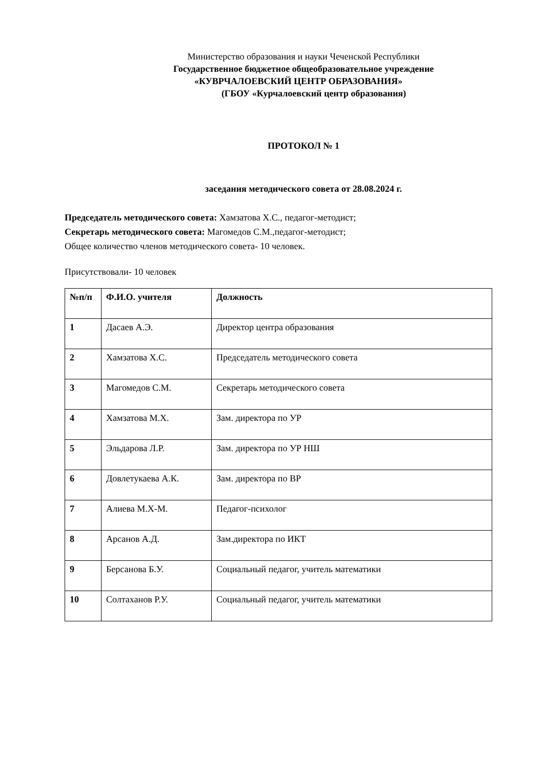Министерство образования и науки Чеченской Республики
Государственное бюджетное общеобразовательное учреждение
«КУВРЧАЛОЕВСКИЙ ЦЕНТР ОБРАЗОВАНИЯ»
(ГБОУ «Курчалоевский центр образования)
ПРОТОКОЛ № 1
заседания методического совета от 28.08.2024 г.
Председатель методического совета: Хамзатова Х.С., педагог-методист;
Секретарь методического совета: Магомедов С.М.,педагог-методист;
Общее количество членов методического совета- 10 человек.
Присутствовали- 10 человек
| №п/п | Ф.И.О. учителя | Должность |
| 1 | Дасаев А.Э. | Директор центра образования |
| 2 | Хамзатова Х.С. | Председатель методического совета |
| 3 | Магомедов С.М. | Секретарь методического совета |
| 4 | Хамзатова М.Х. | Зам. директора по УР |
| 5 | Эльдарова Л.Р. | Зам. директора по УР НШ |
| 6 | Довлетукаева А.К. | Зам. директора по ВР |
| 7 | Алиева М.Х-М. | Педагог-психолог |
| 8 | Арсанов А.Д. | Зам.директора по ИКТ |
| 9 | Берсанова Б.У. | Социальный педагог, учитель математики |
| 10 | Солтаханов Р.У. | Социальный педагог, учитель математики |